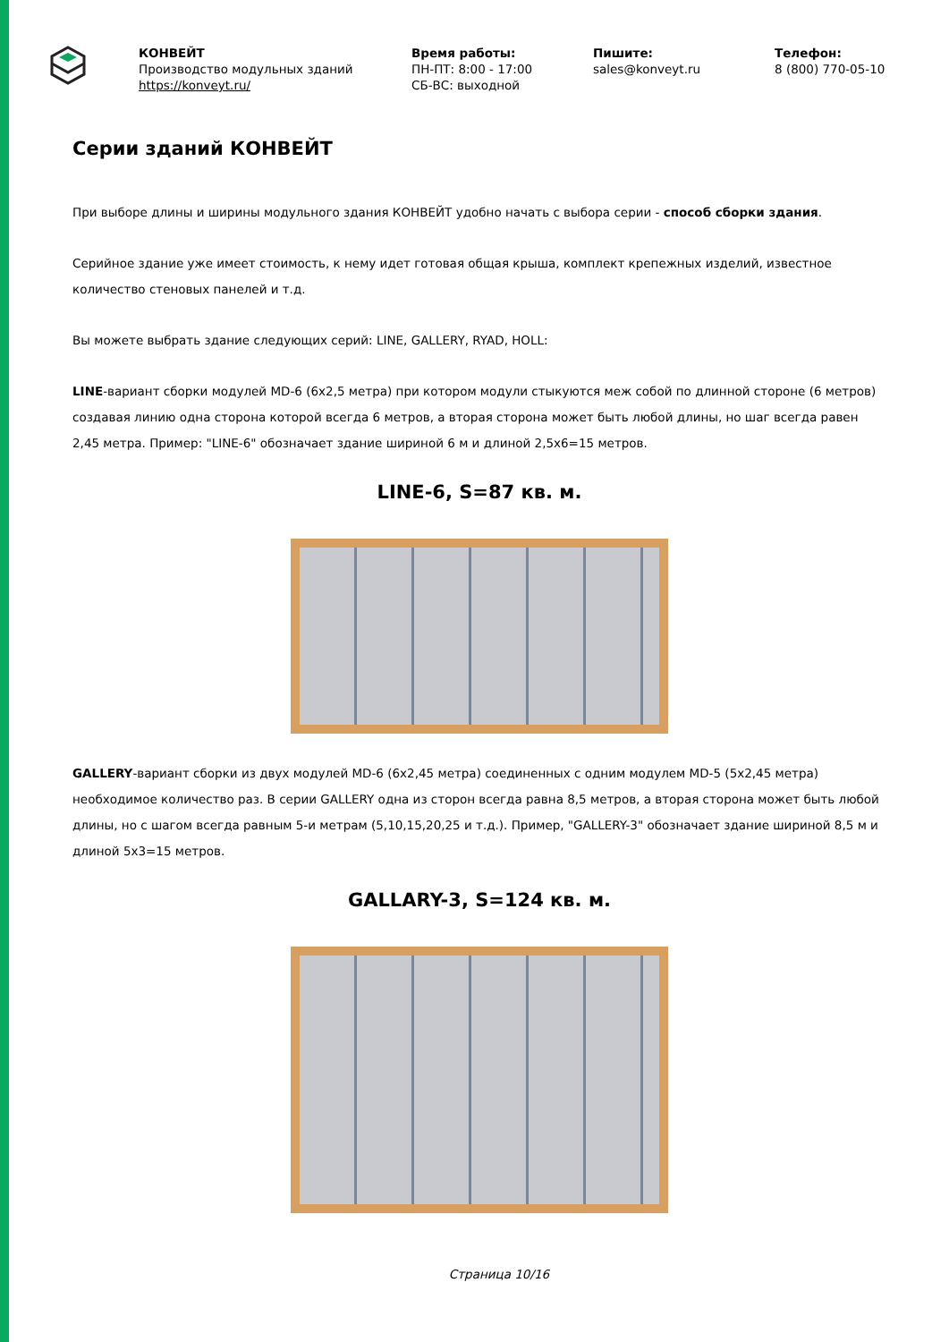КОНВЕЙТ
Производство модульных зданий
https://konveyt.ru/
Время работы:
ПН-ПТ: 8:00 - 17:00
СБ-ВС: выходной
Пишите:
sales@konveyt.ru
Телефон:
8 (800) 770-05-10
Серии зданий КОНВЕЙТ
При выборе длины и ширины модульного здания КОНВЕЙТ удобно начать с выбора серии - способ сборки здания.
Серийное здание уже имеет стоимость, к нему идет готовая общая крыша, комплект крепежных изделий, известное количество стеновых панелей и т.д.
Вы можете выбрать здание следующих серий: LINE, GALLERY, RYAD, HOLL:
LINE-вариант сборки модулей MD-6 (6х2,5 метра) при котором модули стыкуются меж собой по длинной стороне (6 метров) создавая линию одна сторона которой всегда 6 метров, а вторая сторона может быть любой длины, но шаг всегда равен 2,45 метра. Пример: "LINE-6" обозначает здание шириной 6 м и длиной 2,5х6=15 метров.
LINE-6, S=87 кв. м.
GALLERY-вариант сборки из двух модулей MD-6 (6х2,45 метра) соединенных с одним модулем MD-5 (5х2,45 метра) необходимое количество раз. В серии GALLERY одна из сторон всегда равна 8,5 метров, а вторая сторона может быть любой длины, но с шагом всегда равным 5-и метрам (5,10,15,20,25 и т.д.). Пример, "GALLERY-3" обозначает здание шириной 8,5 м и длиной 5х3=15 метров.
GALLARY-3, S=124 кв. м.
Страница 10/16